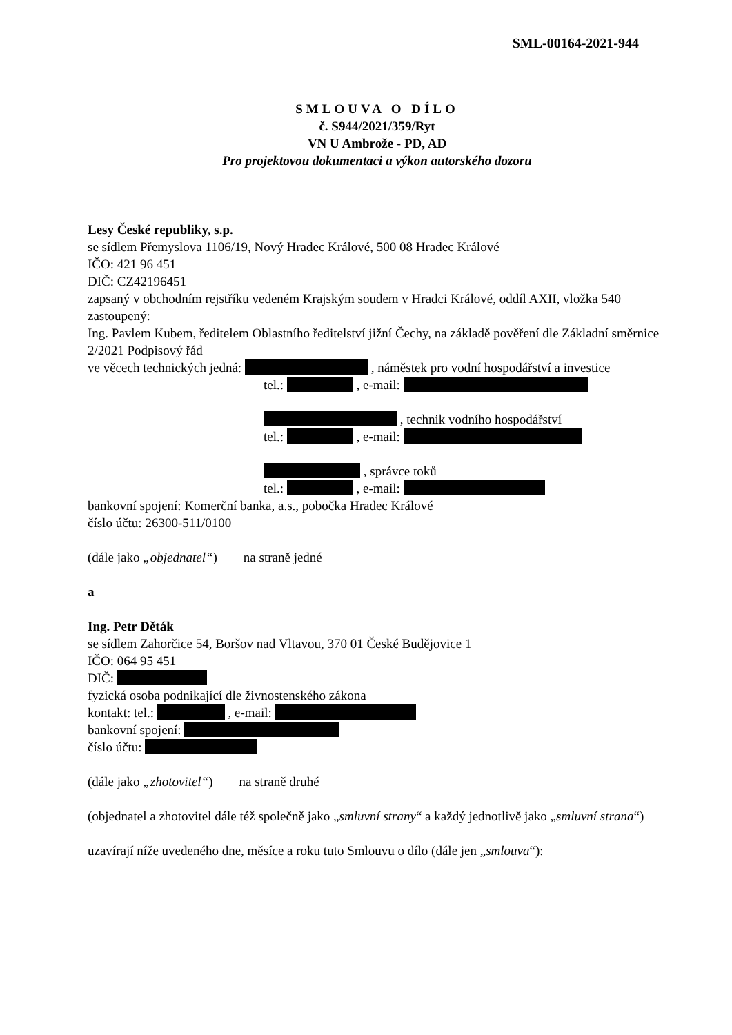SML-00164-2021-944
SMLOUVA O DÍLO
č. S944/2021/359/Ryt
VN U Ambrože - PD, AD
Pro projektovou dokumentaci a výkon autorského dozoru
Lesy České republiky, s.p.
se sídlem Přemyslova 1106/19, Nový Hradec Králové, 500 08 Hradec Králové
IČO: 421 96 451
DIČ: CZ42196451
zapsaný v obchodním rejstříku vedeném Krajským soudem v Hradci Králové, oddíl AXII, vložka 540
zastoupený:
Ing. Pavlem Kubem, ředitelem Oblastního ředitelství jižní Čechy, na základě pověření dle Základní směrnice 2/2021 Podpisový řád
ve věcech technických jedná: , náměstek pro vodní hospodářství a investice
tel.: , e-mail:
, technik vodního hospodářství
tel.: , e-mail:
, správce toků
tel.: , e-mail:
bankovní spojení: Komerční banka, a.s., pobočka Hradec Králové
číslo účtu: 26300-511/0100
(dále jako „objednatel“) na straně jedné
a
Ing. Petr Děták
se sídlem Zahorčice 54, Boršov nad Vltavou, 370 01 České Budějovice 1
IČO: 064 95 451
DIČ:
fyzická osoba podnikající dle živnostenského zákona
kontakt: tel.: , e-mail:
bankovní spojení:
číslo účtu:
(dále jako „zhotovitel“) na straně druhé
(objednatel a zhotovitel dále též společně jako „smluvní strany“ a každý jednotlivě jako „smluvní strana“)
uzavírají níže uvedeného dne, měsíce a roku tuto Smlouvu o dílo (dále jen „smlouva“):